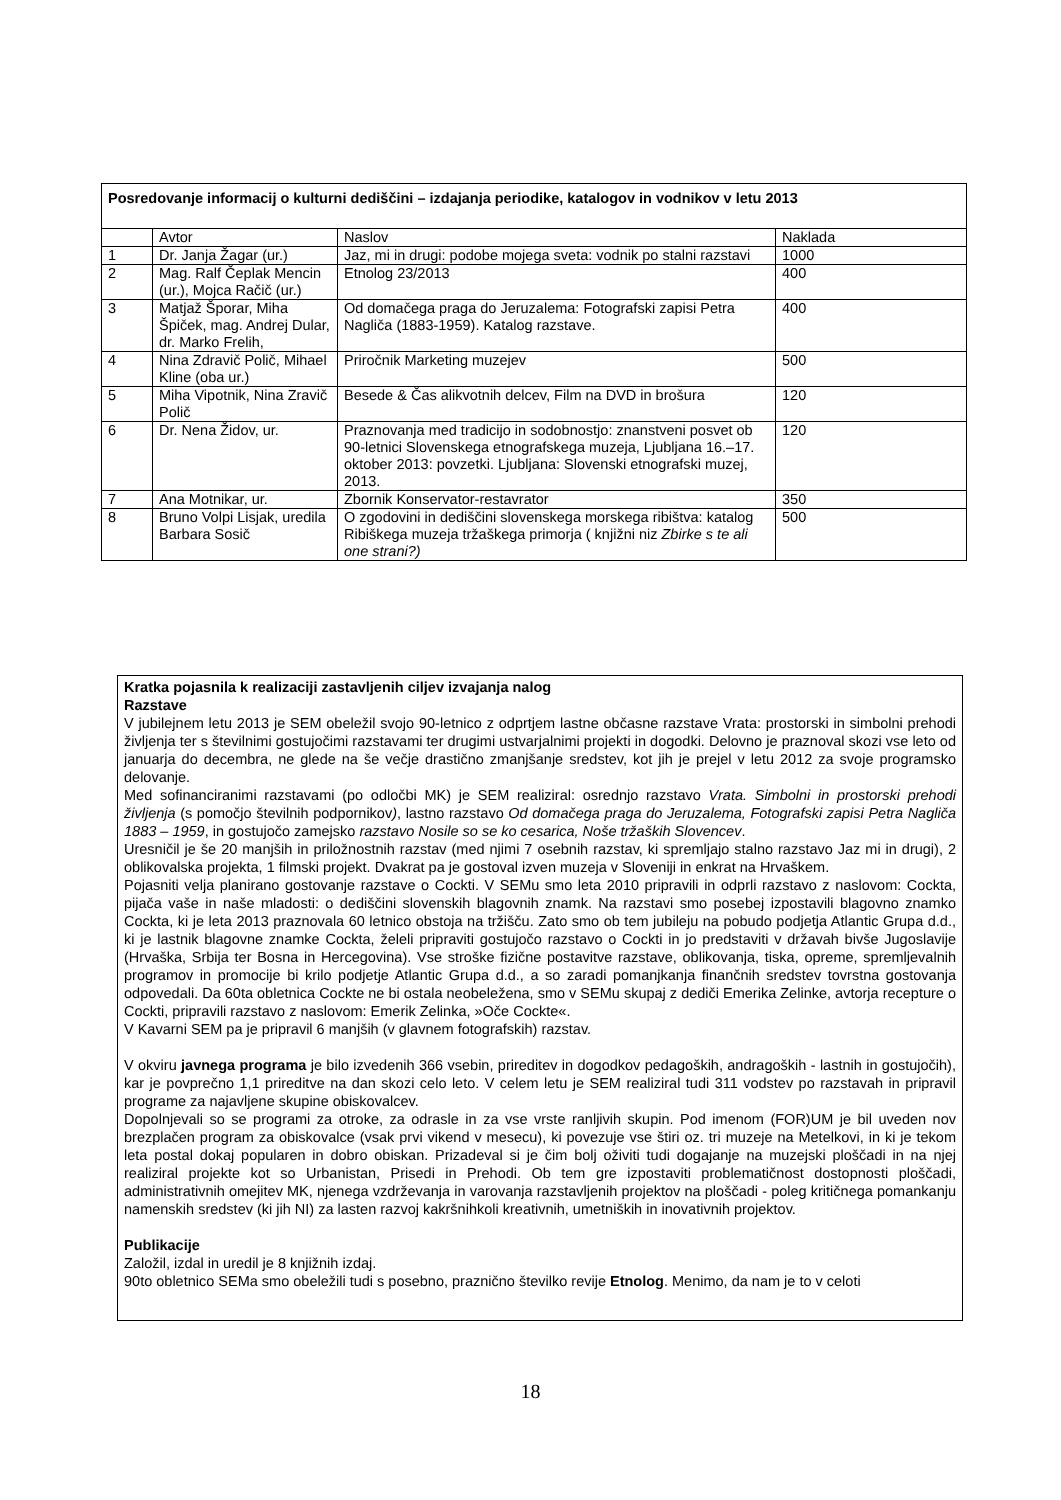| Posredovanje informacij o kulturni dediščini – izdajanja periodike, katalogov in vodnikov v letu 2013 | | | |
| --- | --- | --- | --- |
| | Avtor | Naslov | Naklada |
| 1 | Dr. Janja Žagar (ur.) | Jaz, mi in drugi: podobe mojega sveta: vodnik po stalni razstavi | 1000 |
| 2 | Mag. Ralf Čeplak Mencin (ur.), Mojca Račič (ur.) | Etnolog 23/2013 | 400 |
| 3 | Matjaž Šporar, Miha Špiček, mag. Andrej Dular, dr. Marko Frelih, | Od domačega praga do Jeruzalema: Fotografski zapisi Petra Nagliča (1883-1959). Katalog razstave. | 400 |
| 4 | Nina Zdravič Polič, Mihael Kline (oba ur.) | Priročnik Marketing muzejev | 500 |
| 5 | Miha Vipotnik, Nina Zravič Polič | Besede & Čas alikvotnih delcev, Film na DVD in brošura | 120 |
| 6 | Dr. Nena Židov, ur. | Praznovanja med tradicijo in sodobnostjo: znanstveni posvet ob 90-letnici Slovenskega etnografskega muzeja, Ljubljana 16.–17. oktober 2013: povzetki. Ljubljana: Slovenski etnografski muzej, 2013. | 120 |
| 7 | Ana Motnikar, ur. | Zbornik Konservator-restavrator | 350 |
| 8 | Bruno Volpi Lisjak, uredila Barbara Sosič | O zgodovini in dediščini slovenskega morskega ribištva: katalog Ribiškega muzeja tržaškega primorja ( knjižni niz Zbirke s te ali one strani?) | 500 |
Kratka pojasnila k realizaciji zastavljenih ciljev izvajanja nalog
Razstave
V jubilejnem letu 2013 je SEM obeležil svojo 90-letnico z odprtjem lastne občasne razstave Vrata: prostorski in simbolni prehodi življenja ter s številnimi gostujočimi razstavami ter drugimi ustvarjalnimi projekti in dogodki. Delovno je praznoval skozi vse leto od januarja do decembra, ne glede na še večje drastično zmanjšanje sredstev, kot jih je prejel v letu 2012 za svoje programsko delovanje.
Med sofinanciranimi razstavami (po odločbi MK) je SEM realiziral: osrednjo razstavo Vrata. Simbolni in prostorski prehodi življenja (s pomočjo številnih podpornikov), lastno razstavo Od domačega praga do Jeruzalema, Fotografski zapisi Petra Nagliča 1883 – 1959, in gostujočo zamejsko razstavo Nosile so se ko cesarica, Noše tržaških Slovencev.
Uresničil je še 20 manjših in priložnostnih razstav (med njimi 7 osebnih razstav, ki spremljajo stalno razstavo Jaz mi in drugi), 2 oblikovalska projekta, 1 filmski projekt. Dvakrat pa je gostoval izven muzeja v Sloveniji in enkrat na Hrvaškem.
Pojasniti velja planirano gostovanje razstave o Cockti. V SEMu smo leta 2010 pripravili in odprli razstavo z naslovom: Cockta, pijača vaše in naše mladosti: o dediščini slovenskih blagovnih znamk. Na razstavi smo posebej izpostavili blagovno znamko Cockta, ki je leta 2013 praznovala 60 letnico obstoja na tržišču. Zato smo ob tem jubileju na pobudo podjetja Atlantic Grupa d.d., ki je lastnik blagovne znamke Cockta, želeli pripraviti gostujočo razstavo o Cockti in jo predstaviti v državah bivše Jugoslavije (Hrvaška, Srbija ter Bosna in Hercegovina). Vse stroške fizične postavitve razstave, oblikovanja, tiska, opreme, spremljevalnih programov in promocije bi krilo podjetje Atlantic Grupa d.d., a so zaradi pomanjkanja finančnih sredstev tovrstna gostovanja odpovedali. Da 60ta obletnica Cockte ne bi ostala neobeležena, smo v SEMu skupaj z dediči Emerika Zelinke, avtorja recepture o Cockti, pripravili razstavo z naslovom: Emerik Zelinka, »Oče Cockte«.
V Kavarni SEM pa je pripravil 6 manjših (v glavnem fotografskih) razstav.
V okviru javnega programa je bilo izvedenih 366 vsebin, prireditev in dogodkov pedagoških, andragoških - lastnih in gostujočih), kar je povprečno 1,1 prireditve na dan skozi celo leto. V celem letu je SEM realiziral tudi 311 vodstev po razstavah in pripravil programe za najavljene skupine obiskovalcev.
Dopolnjevali so se programi za otroke, za odrasle in za vse vrste ranljivih skupin. Pod imenom (FOR)UM je bil uveden nov brezplačen program za obiskovalce (vsak prvi vikend v mesecu), ki povezuje vse štiri oz. tri muzeje na Metelkovi, in ki je tekom leta postal dokaj popularen in dobro obiskan. Prizadeval si je čim bolj oživiti tudi dogajanje na muzejski ploščadi in na njej realiziral projekte kot so Urbanistan, Prisedi in Prehodi. Ob tem gre izpostaviti problematičnost dostopnosti ploščadi, administrativnih omejitev MK, njenega vzdrževanja in varovanja razstavljenih projektov na ploščadi - poleg kritičnega pomankanju namenskih sredstev (ki jih NI) za lasten razvoj kakršnihkoli kreativnih, umetniških in inovativnih projektov.
Publikacije
Založil, izdal in uredil je 8 knjižnih izdaj.
90to obletnico SEMa smo obeležili tudi s posebno, praznično številko revije Etnolog. Menimo, da nam je to v celoti
18